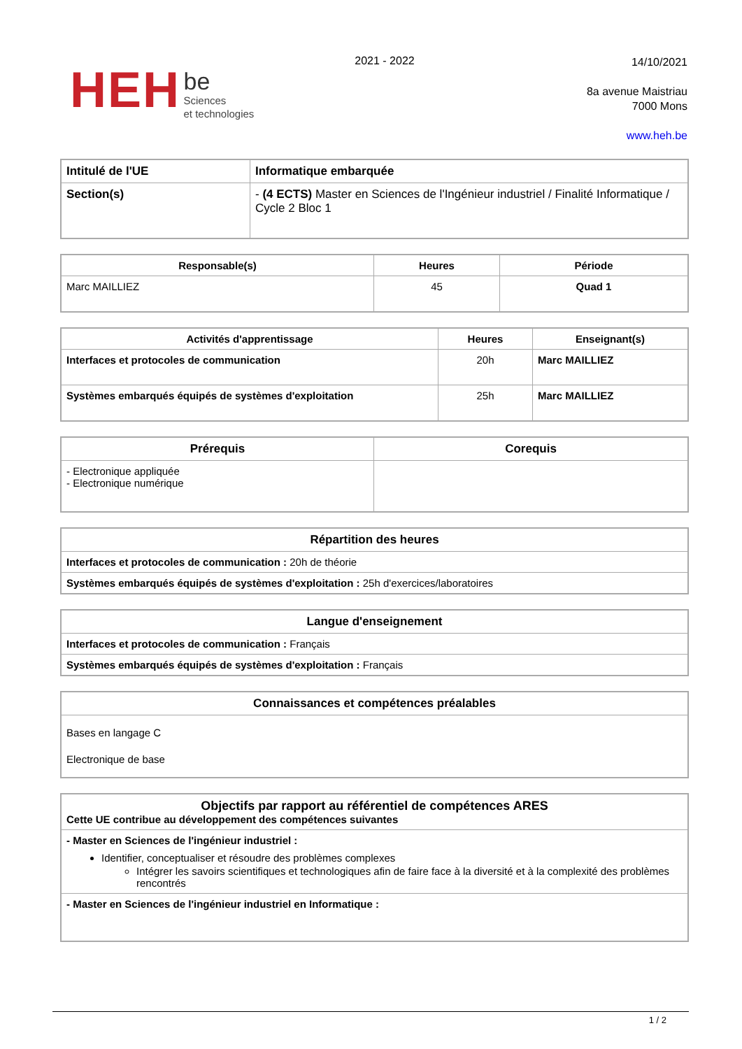HEH be
Sciences
et technologies
2021 - 2022
14/10/2021
8a avenue Maistriau
7000 Mons
www.heh.be
| Intitulé de l'UE | Informatique embarquée |
| Section(s) | - (4 ECTS) Master en Sciences de l'Ingénieur industriel / Finalité Informatique / Cycle 2 Bloc 1 |
| Responsable(s) | Heures | Période |
| --- | --- | --- |
| Marc MAILLIEZ | 45 | Quad 1 |
| Activités d'apprentissage | Heures | Enseignant(s) |
| --- | --- | --- |
| Interfaces et protocoles de communication | 20h | Marc MAILLIEZ |
| Systèmes embarqués équipés de systèmes d'exploitation | 25h | Marc MAILLIEZ |
| Prérequis | Corequis |
| --- | --- |
| - Electronique appliquée - Electronique numérique | |
| Répartition des heures |
| --- |
| Interfaces et protocoles de communication : 20h de théorie |
| Systèmes embarqués équipés de systèmes d'exploitation : 25h d'exercices/laboratoires |
| Langue d'enseignement |
| --- |
| Interfaces et protocoles de communication : Français |
| Systèmes embarqués équipés de systèmes d'exploitation : Français |
| Connaissances et compétences préalables |
| --- |
| Bases en langage C Electronique de base |
| Objectifs par rapport au référentiel de compétences ARES Cette UE contribue au développement des compétences suivantes |
| - Master en Sciences de l'ingénieur industriel : Identifier, conceptualiser et résoudre des problèmes complexes Intégrer les savoirs scientifiques et technologiques afin de faire face à la diversité et à la complexité des problèmes rencontrés |
| - Master en Sciences de l'ingénieur industriel en Informatique : |
1 / 2